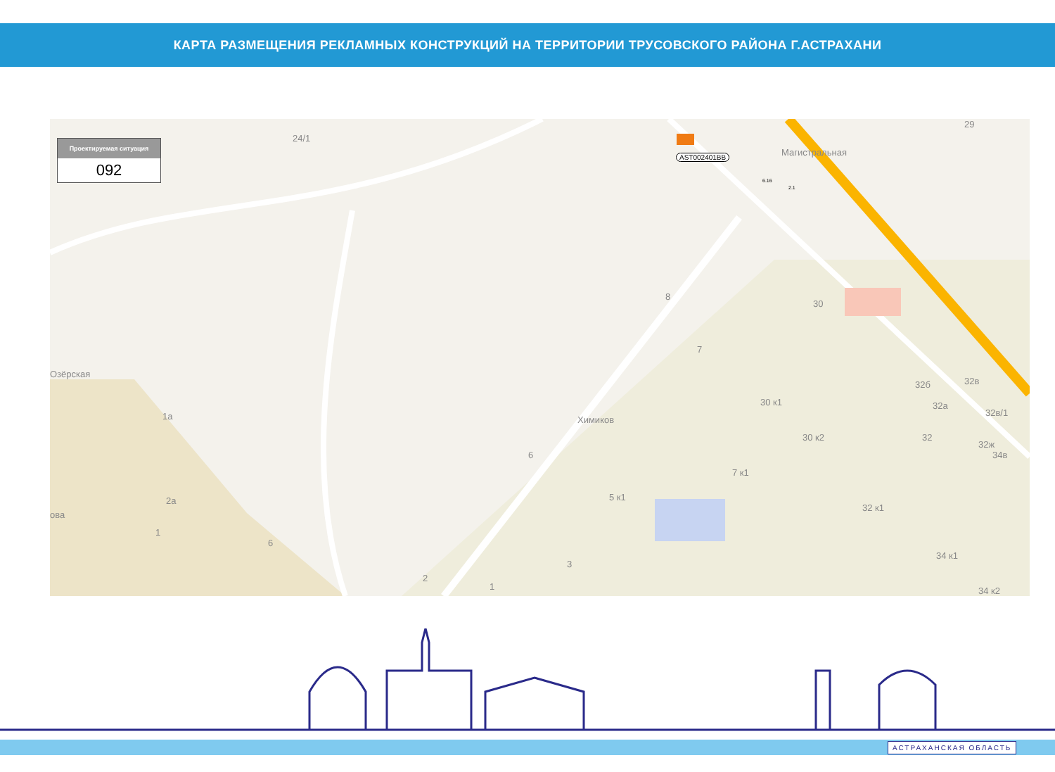КАРТА РАЗМЕЩЕНИЯ РЕКЛАМНЫХ КОНСТРУКЦИЙ НА ТЕРРИТОРИИ ТРУСОВСКОГО РАЙОНА Г.АСТРАХАНИ
Проектируемая ситуация
092
AST002401BB
6.16
2.1
Магистральная
24/1
29
Озёрская
1а
2а
ова
1
6
Химиков
8
30
7
30 к1
30 к2
32б 32в
32а
32в/1
32
32ж
34в
6
7 к1
5 к1
32 к1
34 к1
3
2
1 34 к2
АСТРАХАНСКАЯ ОБЛАСТЬ